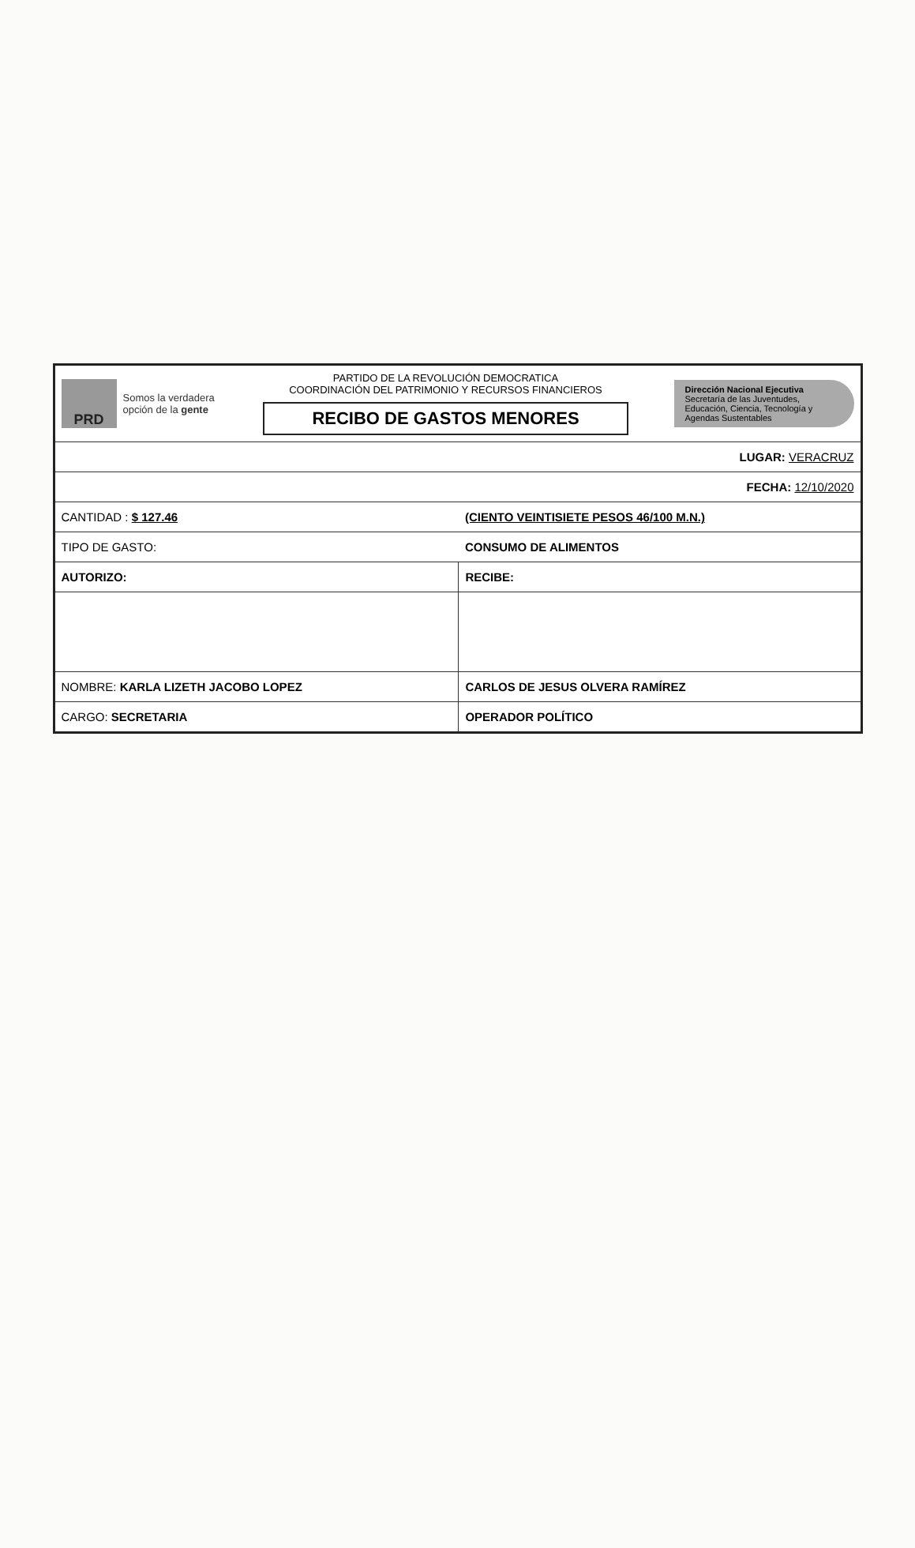PRD
Somos la verdadera opción de la gente
PARTIDO DE LA REVOLUCIÓN DEMOCRATICA
COORDINACIÓN DEL PATRIMONIO Y RECURSOS FINANCIEROS
RECIBO DE GASTOS MENORES
Dirección Nacional Ejecutiva
Secretaría de las Juventudes,
Educación, Ciencia, Tecnología y Agendas Sustentables
| LUGAR: VERACRUZ | |
| FECHA: 12/10/2020 | |
| CANTIDAD : $ 127.46 | (CIENTO VEINTISIETE PESOS 46/100 M.N.) |
| TIPO DE GASTO: | CONSUMO DE ALIMENTOS |
| AUTORIZO: | RECIBE: |
| NOMBRE: KARLA LIZETH JACOBO LOPEZ | CARLOS DE JESUS OLVERA RAMÍREZ |
| CARGO: SECRETARIA | OPERADOR POLÍTICO |